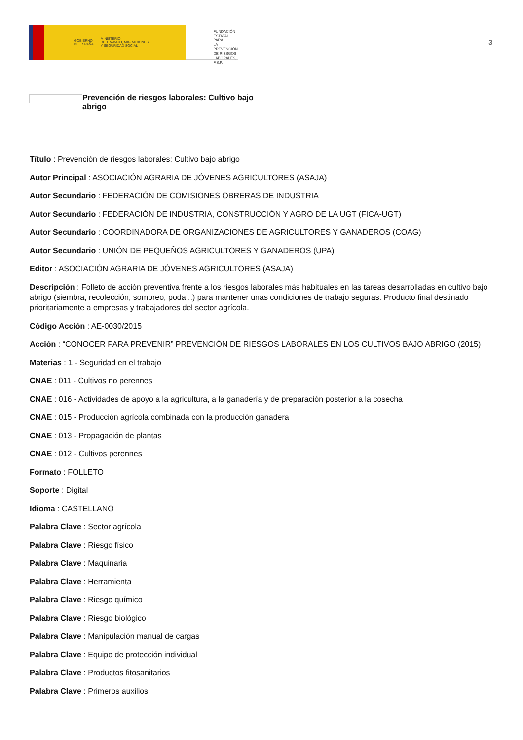GOBIERNO
DE ESPAÑA MINISTERIO
DE TRABAJO, MIGRACIONES
Y SEGURIDAD SOCIAL
FUNDACIÓN
ESTATAL PARA
LA PREVENCIÓN
DE RIESGOS
LABORALES, F.S.P.
3
Prevención de riesgos laborales: Cultivo bajo abrigo
Título : Prevención de riesgos laborales: Cultivo bajo abrigo
Autor Principal : ASOCIACIÓN AGRARIA DE JÓVENES AGRICULTORES (ASAJA)
Autor Secundario : FEDERACIÓN DE COMISIONES OBRERAS DE INDUSTRIA
Autor Secundario : FEDERACIÓN DE INDUSTRIA, CONSTRUCCIÓN Y AGRO DE LA UGT (FICA-UGT)
Autor Secundario : COORDINADORA DE ORGANIZACIONES DE AGRICULTORES Y GANADEROS (COAG)
Autor Secundario : UNIÓN DE PEQUEÑOS AGRICULTORES Y GANADEROS (UPA)
Editor : ASOCIACIÓN AGRARIA DE JÓVENES AGRICULTORES (ASAJA)
Descripción : Folleto de acción preventiva frente a los riesgos laborales más habituales en las tareas desarrolladas en cultivo bajo abrigo (siembra, recolección, sombreo, poda...) para mantener unas condiciones de trabajo seguras. Producto final destinado prioritariamente a empresas y trabajadores del sector agrícola.
Código Acción : AE-0030/2015
Acción : “CONOCER PARA PREVENIR” PREVENCIÓN DE RIESGOS LABORALES EN LOS CULTIVOS BAJO ABRIGO (2015)
Materias : 1 - Seguridad en el trabajo
CNAE : 011 - Cultivos no perennes
CNAE : 016 - Actividades de apoyo a la agricultura, a la ganadería y de preparación posterior a la cosecha
CNAE : 015 - Producción agrícola combinada con la producción ganadera
CNAE : 013 - Propagación de plantas
CNAE : 012 - Cultivos perennes
Formato : FOLLETO
Soporte : Digital
Idioma : CASTELLANO
Palabra Clave : Sector agrícola
Palabra Clave : Riesgo físico
Palabra Clave : Maquinaria
Palabra Clave : Herramienta
Palabra Clave : Riesgo químico
Palabra Clave : Riesgo biológico
Palabra Clave : Manipulación manual de cargas
Palabra Clave : Equipo de protección individual
Palabra Clave : Productos fitosanitarios
Palabra Clave : Primeros auxilios